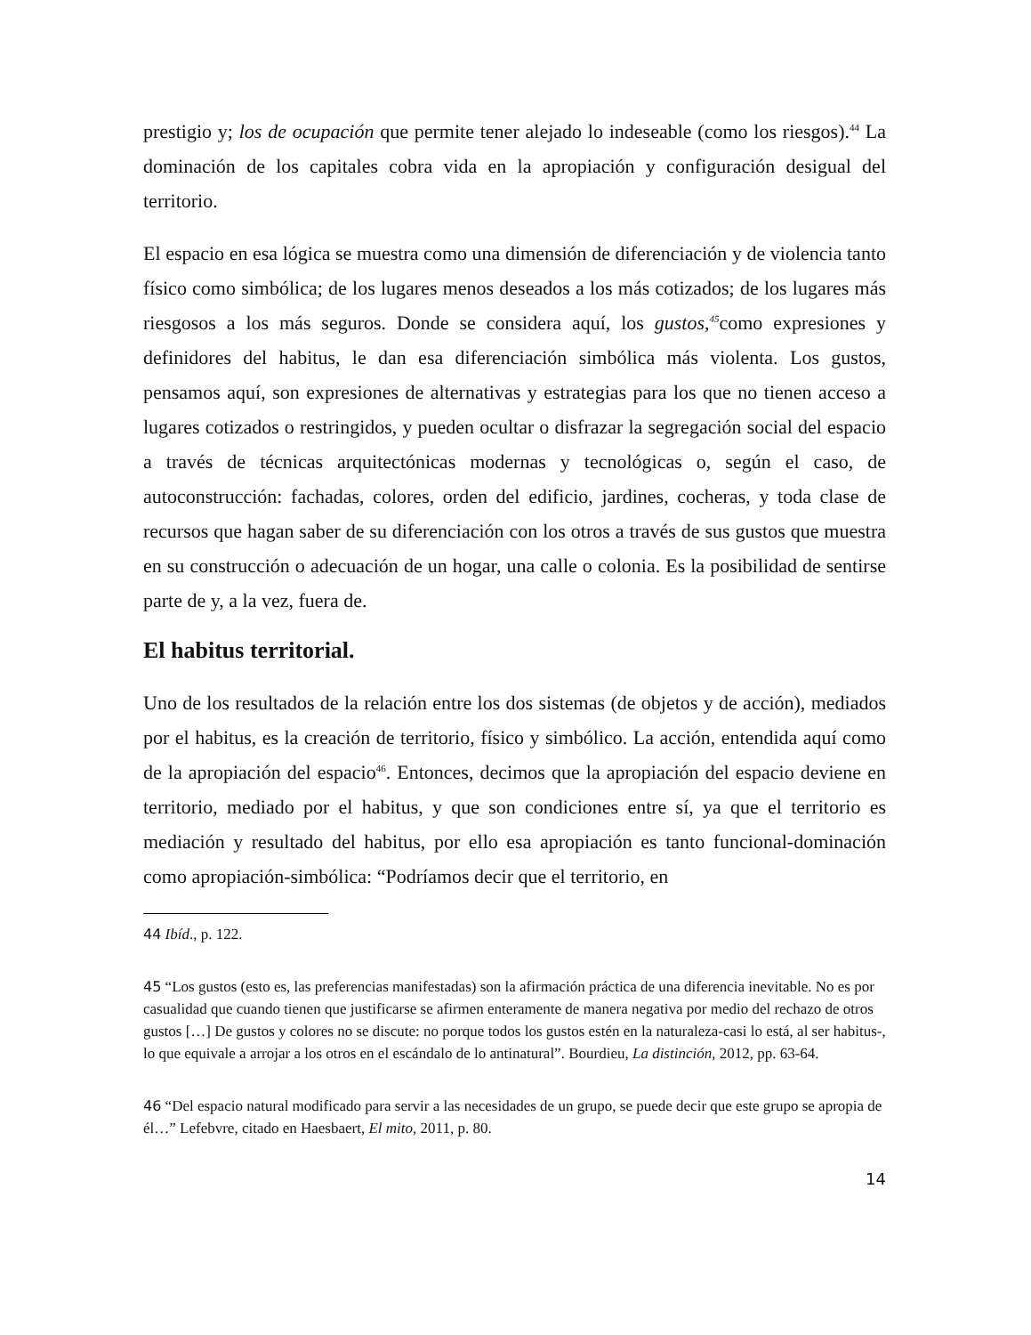prestigio y; los de ocupación que permite tener alejado lo indeseable (como los riesgos).<sup>44</sup> La dominación de los capitales cobra vida en la apropiación y configuración desigual del territorio.
El espacio en esa lógica se muestra como una dimensión de diferenciación y de violencia tanto físico como simbólica; de los lugares menos deseados a los más cotizados; de los lugares más riesgosos a los más seguros. Donde se considera aquí, los gustos,<sup>45</sup>como expresiones y definidores del habitus, le dan esa diferenciación simbólica más violenta. Los gustos, pensamos aquí, son expresiones de alternativas y estrategias para los que no tienen acceso a lugares cotizados o restringidos, y pueden ocultar o disfrazar la segregación social del espacio a través de técnicas arquitectónicas modernas y tecnológicas o, según el caso, de autoconstrucción: fachadas, colores, orden del edificio, jardines, cocheras, y toda clase de recursos que hagan saber de su diferenciación con los otros a través de sus gustos que muestra en su construcción o adecuación de un hogar, una calle o colonia. Es la posibilidad de sentirse parte de y, a la vez, fuera de.
El habitus territorial.
Uno de los resultados de la relación entre los dos sistemas (de objetos y de acción), mediados por el habitus, es la creación de territorio, físico y simbólico. La acción, entendida aquí como de la apropiación del espacio<sup>46</sup>. Entonces, decimos que la apropiación del espacio deviene en territorio, mediado por el habitus, y que son condiciones entre sí, ya que el territorio es mediación y resultado del habitus, por ello esa apropiación es tanto funcional-dominación como apropiación-simbólica: “Podríamos decir que el territorio, en
44 Ibíd., p. 122.
45 “Los gustos (esto es, las preferencias manifestadas) son la afirmación práctica de una diferencia inevitable. No es por casualidad que cuando tienen que justificarse se afirmen enteramente de manera negativa por medio del rechazo de otros gustos […] De gustos y colores no se discute: no porque todos los gustos estén en la naturaleza-casi lo está, al ser habitus-, lo que equivale a arrojar a los otros en el escándalo de lo antinatural”. Bourdieu, La distinción, 2012, pp. 63-64.
46 “Del espacio natural modificado para servir a las necesidades de un grupo, se puede decir que este grupo se apropia de él…” Lefebvre, citado en Haesbaert, El mito, 2011, p. 80.
14